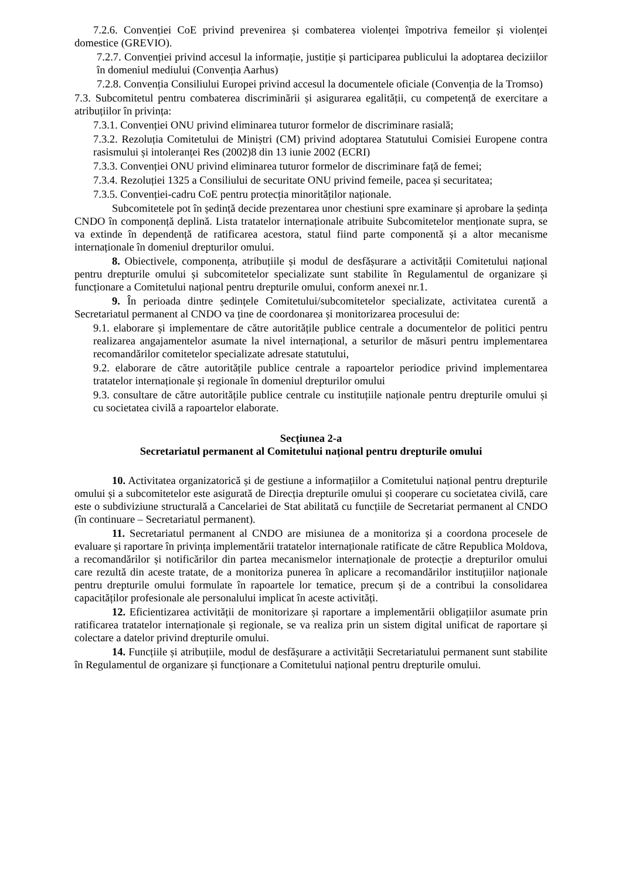7.2.6. Convenției CoE privind prevenirea și combaterea violenței împotriva femeilor și violenței domestice (GREVIO).
7.2.7. Convenției privind accesul la informație, justiție și participarea publicului la adoptarea deciziilor în domeniul mediului (Convenția Aarhus)
7.2.8. Convenția Consiliului Europei privind accesul la documentele oficiale (Convenția de la Tromso)
7.3. Subcomitetul pentru combaterea discriminării și asigurarea egalității, cu competență de exercitare a atribuțiilor în privința:
7.3.1. Convenției ONU privind eliminarea tuturor formelor de discriminare rasială;
7.3.2. Rezoluția Comitetului de Miniștri (CM) privind adoptarea Statutului Comisiei Europene contra rasismului și intoleranței Res (2002)8 din 13 iunie 2002 (ECRI)
7.3.3. Convenției ONU privind eliminarea tuturor formelor de discriminare față de femei;
7.3.4. Rezoluției 1325 a Consiliului de securitate ONU privind femeile, pacea și securitatea;
7.3.5. Convenției-cadru CoE pentru protecția minorităților naționale.
Subcomitetele pot în ședință decide prezentarea unor chestiuni spre examinare și aprobare la ședința CNDO în componență deplină. Lista tratatelor internaționale atribuite Subcomitetelor menționate supra, se va extinde în dependență de ratificarea acestora, statul fiind parte componentă și a altor mecanisme internaționale în domeniul drepturilor omului.
8. Obiectivele, componența, atribuțiile și modul de desfășurare a activității Comitetului național pentru drepturile omului și subcomitetelor specializate sunt stabilite în Regulamentul de organizare și funcționare a Comitetului național pentru drepturile omului, conform anexei nr.1.
9. În perioada dintre ședințele Comitetului/subcomitetelor specializate, activitatea curentă a Secretariatul permanent al CNDO va ține de coordonarea și monitorizarea procesului de:
9.1. elaborare și implementare de către autoritățile publice centrale a documentelor de politici pentru realizarea angajamentelor asumate la nivel internațional, a seturilor de măsuri pentru implementarea recomandărilor comitetelor specializate adresate statutului,
9.2. elaborare de către autoritățile publice centrale a rapoartelor periodice privind implementarea tratatelor internaționale și regionale în domeniul drepturilor omului
9.3. consultare de către autoritățile publice centrale cu instituțiile naționale pentru drepturile omului și cu societatea civilă a rapoartelor elaborate.
Secțiunea 2-a
Secretariatul permanent al Comitetului național pentru drepturile omului
10. Activitatea organizatorică și de gestiune a informațiilor a Comitetului național pentru drepturile omului și a subcomitetelor este asigurată de Direcția drepturile omului și cooperare cu societatea civilă, care este o subdiviziune structurală a Cancelariei de Stat abilitată cu funcțiile de Secretariat permanent al CNDO (în continuare – Secretariatul permanent).
11. Secretariatul permanent al CNDO are misiunea de a monitoriza și a coordona procesele de evaluare și raportare în privința implementării tratatelor internaționale ratificate de către Republica Moldova, a recomandărilor și notificărilor din partea mecanismelor internaționale de protecție a drepturilor omului care rezultă din aceste tratate, de a monitoriza punerea în aplicare a recomandărilor instituțiilor naționale pentru drepturile omului formulate în rapoartele lor tematice, precum și de a contribui la consolidarea capacităților profesionale ale personalului implicat în aceste activități.
12. Eficientizarea activității de monitorizare și raportare a implementării obligațiilor asumate prin ratificarea tratatelor internaționale și regionale, se va realiza prin un sistem digital unificat de raportare și colectare a datelor privind drepturile omului.
14. Funcțiile și atribuțiile, modul de desfășurare a activității Secretariatului permanent sunt stabilite în Regulamentul de organizare și funcționare a Comitetului național pentru drepturile omului.